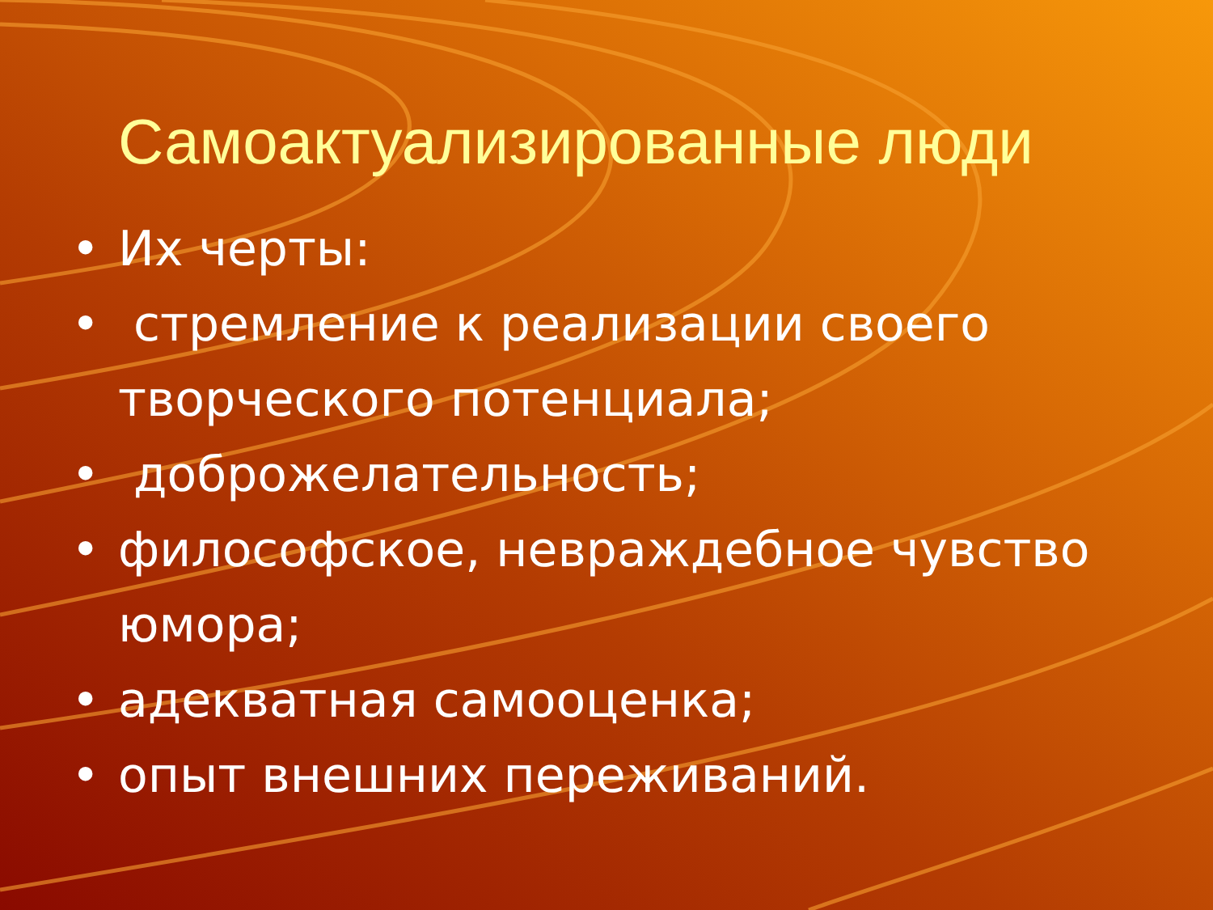Самоактуализированные люди
• Их черты:
• стремление к реализации своего творческого потенциала;
• доброжелательность;
• философское, невраждебное чувство юмора;
• адекватная самооценка;
• опыт внешних переживаний.